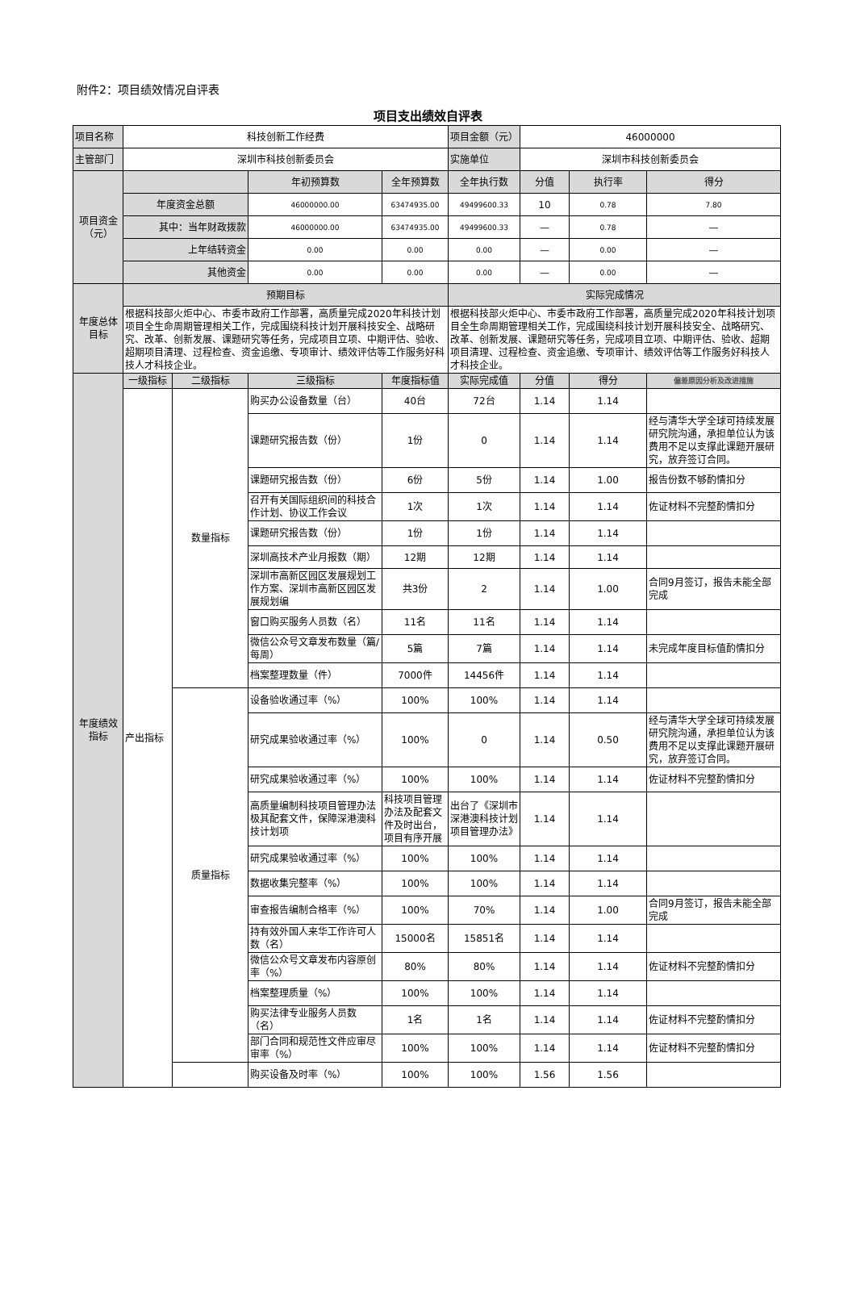附件2：项目绩效情况自评表
项目支出绩效自评表
| 项目名称 | 科技创新工作经费 | | | | 项目金额（元） | 46000000 | | |
| 主管部门 | 深圳市科技创新委员会 | | | | 实施单位 | 深圳市科技创新委员会 | | |
| 项目资金（元） | | | 年初预算数 | 全年预算数 | 全年执行数 | 分值 | 执行率 | 得分 |
| | 年度资金总额 | | 46000000.00 | 63474935.00 | 49499600.33 | 10 | 0.78 | 7.80 |
| | 其中：当年财政拨款 | | 46000000.00 | 63474935.00 | 49499600.33 | — | 0.78 | — |
| | 上年结转资金 | | 0.00 | 0.00 | 0.00 | — | 0.00 | — |
| | 其他资金 | | 0.00 | 0.00 | 0.00 | — | 0.00 | — |
| 年度总体目标 | 预期目标 | | | | 实际完成情况 | | | |
| | 根据科技部火炬中心、市委市政府工作部署，高质量完成2020年科技计划项目全生命周期管理相关工作，完成围绕科技计划开展科技安全、战略研究、改革、创新发展、课题研究等任务，完成项目立项、中期评估、验收、超期项目清理、过程检查、资金追缴、专项审计、绩效评估等工作服务好科技人才科技企业。 | | | | 根据科技部火炬中心、市委市政府工作部署，高质量完成2020年科技计划项目全生命周期管理相关工作，完成围绕科技计划开展科技安全、战略研究、改革、创新发展、课题研究等任务，完成项目立项、中期评估、验收、超期项目清理、过程检查、资金追缴、专项审计、绩效评估等工作服务好科技人才科技企业。 | | | |
| 年度绩效指标 | 一级指标 | 二级指标 | 三级指标 | 年度指标值 | 实际完成值 | 分值 | 得分 | 偏差原因分析及改进措施 |
| | 产出指标 | 数量指标 | 购买办公设备数量（台） | 40台 | 72台 | 1.14 | 1.14 | |
| | | | 课题研究报告数（份） | 1份 | 0 | 1.14 | 1.14 | 经与清华大学全球可持续发展研究院沟通，承担单位认为该费用不足以支撑此课题开展研究，放弃签订合同。 |
| | | | 课题研究报告数（份） | 6份 | 5份 | 1.14 | 1.00 | 报告份数不够酌情扣分 |
| | | | 召开有关国际组织间的科技合作计划、协议工作会议 | 1次 | 1次 | 1.14 | 1.14 | 佐证材料不完整酌情扣分 |
| | | | 课题研究报告数（份） | 1份 | 1份 | 1.14 | 1.14 | |
| | | | 深圳高技术产业月报数（期） | 12期 | 12期 | 1.14 | 1.14 | |
| | | | 深圳市高新区园区发展规划工作方案、深圳市高新区园区发展规划编 | 共3份 | 2 | 1.14 | 1.00 | 合同9月签订，报告未能全部完成 |
| | | | 窗口购买服务人员数（名） | 11名 | 11名 | 1.14 | 1.14 | |
| | | | 微信公众号文章发布数量（篇/每周） | 5篇 | 7篇 | 1.14 | 1.14 | 未完成年度目标值酌情扣分 |
| | | | 档案整理数量（件） | 7000件 | 14456件 | 1.14 | 1.14 | |
| | | 质量指标 | 设备验收通过率（%） | 100% | 100% | 1.14 | 1.14 | |
| | | | 研究成果验收通过率（%） | 100% | 0 | 1.14 | 0.50 | 经与清华大学全球可持续发展研究院沟通，承担单位认为该费用不足以支撑此课题开展研究，放弃签订合同。 |
| | | | 研究成果验收通过率（%） | 100% | 100% | 1.14 | 1.14 | 佐证材料不完整酌情扣分 |
| | | | 高质量编制科技项目管理办法极其配套文件，保障深港澳科技计划项 | 科技项目管理办法及配套文件及时出台，项目有序开展 | 出台了《深圳市深港澳科技计划项目管理办法》 | 1.14 | 1.14 | |
| | | | 研究成果验收通过率（%） | 100% | 100% | 1.14 | 1.14 | |
| | | | 数据收集完整率（%） | 100% | 100% | 1.14 | 1.14 | |
| | | | 审查报告编制合格率（%） | 100% | 70% | 1.14 | 1.00 | 合同9月签订，报告未能全部完成 |
| | | | 持有效外国人来华工作许可人数（名） | 15000名 | 15851名 | 1.14 | 1.14 | |
| | | | 微信公众号文章发布内容原创率（%） | 80% | 80% | 1.14 | 1.14 | 佐证材料不完整酌情扣分 |
| | | | 档案整理质量（%） | 100% | 100% | 1.14 | 1.14 | |
| | | | 购买法律专业服务人员数（名） | 1名 | 1名 | 1.14 | 1.14 | 佐证材料不完整酌情扣分 |
| | | | 部门合同和规范性文件应审尽审率（%） | 100% | 100% | 1.14 | 1.14 | 佐证材料不完整酌情扣分 |
| | | | 购买设备及时率（%） | 100% | 100% | 1.56 | 1.56 | |